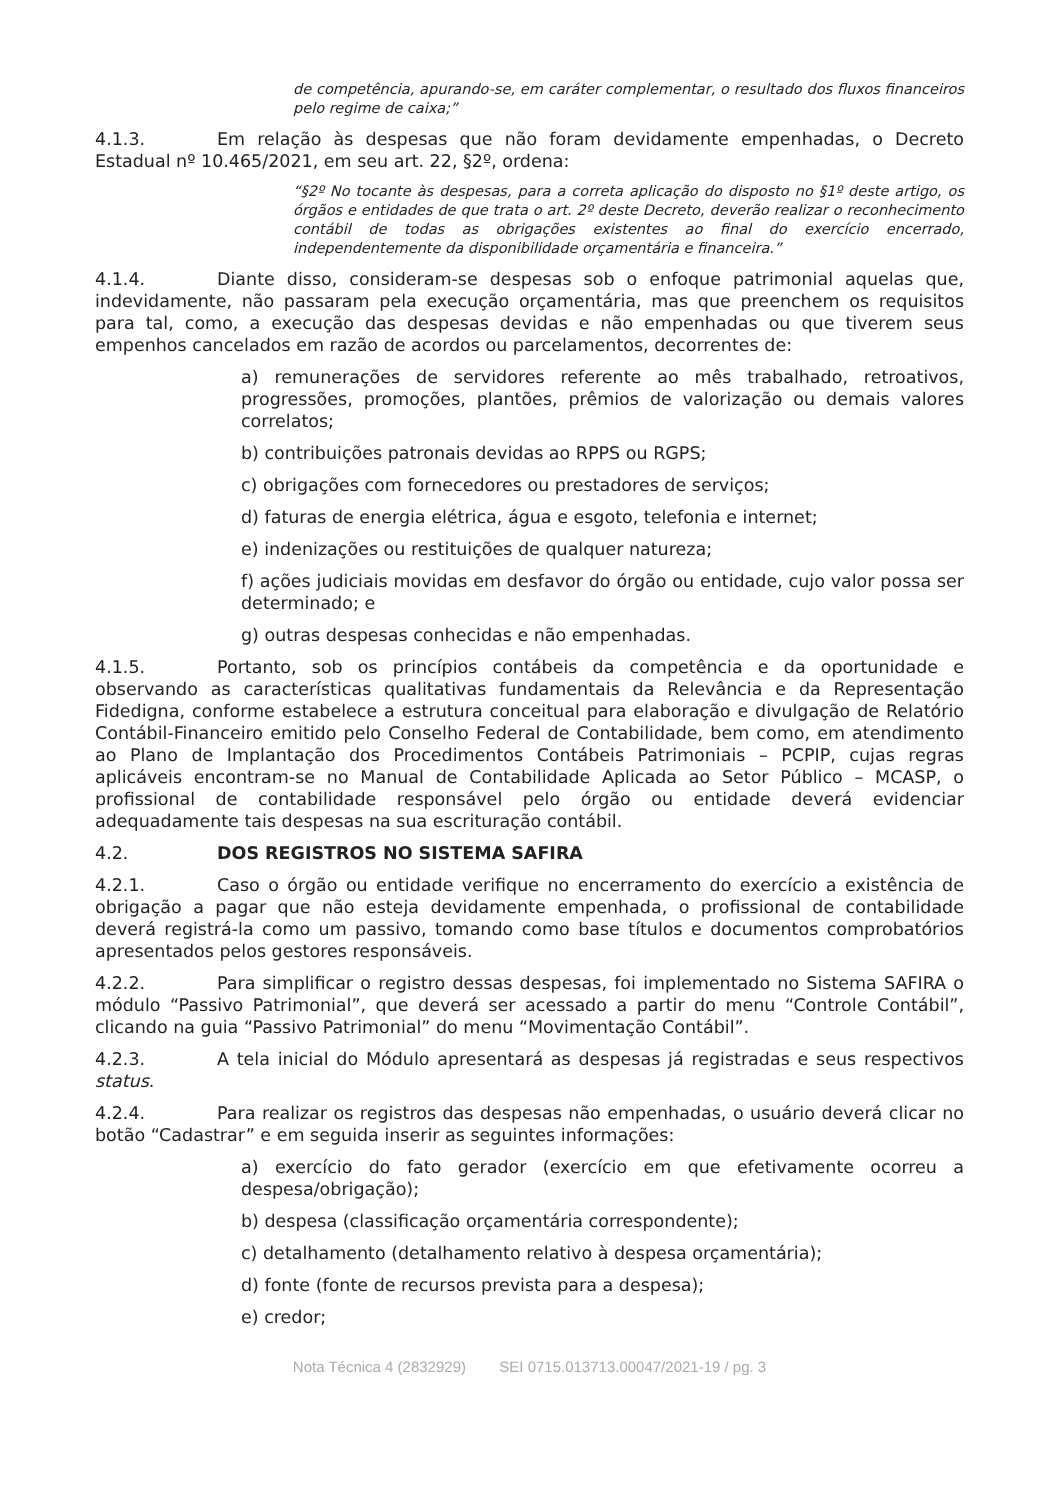de competência, apurando-se, em caráter complementar, o resultado dos fluxos financeiros pelo regime de caixa;”
4.1.3. Em relação às despesas que não foram devidamente empenhadas, o Decreto Estadual nº 10.465/2021, em seu art. 22, §2º, ordena:
“§2º No tocante às despesas, para a correta aplicação do disposto no §1º deste artigo, os órgãos e entidades de que trata o art. 2º deste Decreto, deverão realizar o reconhecimento contábil de todas as obrigações existentes ao final do exercício encerrado, independentemente da disponibilidade orçamentária e financeira.”
4.1.4. Diante disso, consideram-se despesas sob o enfoque patrimonial aquelas que, indevidamente, não passaram pela execução orçamentária, mas que preenchem os requisitos para tal, como, a execução das despesas devidas e não empenhadas ou que tiverem seus empenhos cancelados em razão de acordos ou parcelamentos, decorrentes de:
a) remunerações de servidores referente ao mês trabalhado, retroativos, progressões, promoções, plantões, prêmios de valorização ou demais valores correlatos;
b) contribuições patronais devidas ao RPPS ou RGPS;
c) obrigações com fornecedores ou prestadores de serviços;
d) faturas de energia elétrica, água e esgoto, telefonia e internet;
e) indenizações ou restituições de qualquer natureza;
f) ações judiciais movidas em desfavor do órgão ou entidade, cujo valor possa ser determinado; e
g) outras despesas conhecidas e não empenhadas.
4.1.5. Portanto, sob os princípios contábeis da competência e da oportunidade e observando as características qualitativas fundamentais da Relevância e da Representação Fidedigna, conforme estabelece a estrutura conceitual para elaboração e divulgação de Relatório Contábil-Financeiro emitido pelo Conselho Federal de Contabilidade, bem como, em atendimento ao Plano de Implantação dos Procedimentos Contábeis Patrimoniais – PCPIP, cujas regras aplicáveis encontram-se no Manual de Contabilidade Aplicada ao Setor Público – MCASP, o profissional de contabilidade responsável pelo órgão ou entidade deverá evidenciar adequadamente tais despesas na sua escrituração contábil.
4.2. DOS REGISTROS NO SISTEMA SAFIRA
4.2.1. Caso o órgão ou entidade verifique no encerramento do exercício a existência de obrigação a pagar que não esteja devidamente empenhada, o profissional de contabilidade deverá registrá-la como um passivo, tomando como base títulos e documentos comprobatórios apresentados pelos gestores responsáveis.
4.2.2. Para simplificar o registro dessas despesas, foi implementado no Sistema SAFIRA o módulo “Passivo Patrimonial”, que deverá ser acessado a partir do menu “Controle Contábil”, clicando na guia “Passivo Patrimonial” do menu “Movimentação Contábil”.
4.2.3. A tela inicial do Módulo apresentará as despesas já registradas e seus respectivos status.
4.2.4. Para realizar os registros das despesas não empenhadas, o usuário deverá clicar no botão “Cadastrar” e em seguida inserir as seguintes informações:
a) exercício do fato gerador (exercício em que efetivamente ocorreu a despesa/obrigação);
b) despesa (classificação orçamentária correspondente);
c) detalhamento (detalhamento relativo à despesa orçamentária);
d) fonte (fonte de recursos prevista para a despesa);
e) credor;
Nota Técnica 4 (2832929) SEI 0715.013713.00047/2021-19 / pg. 3